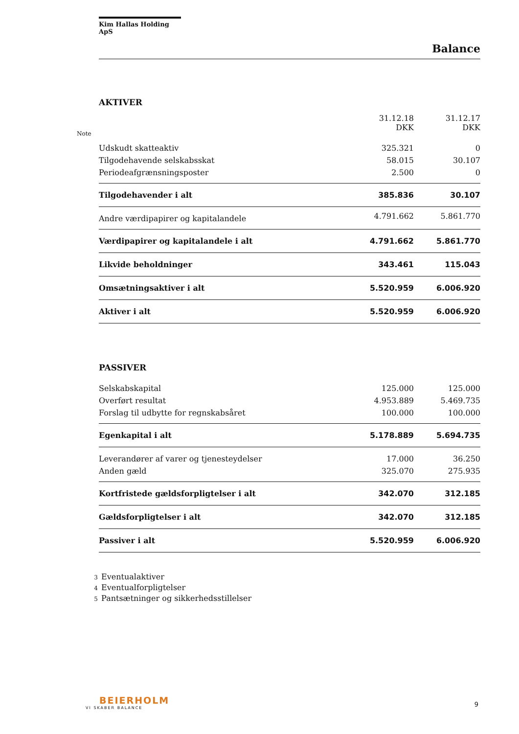Kim Hallas Holding ApS
Balance
AKTIVER
| Note | 31.12.18 DKK | 31.12.17 DKK |
| --- | --- | --- |
| Udskudt skatteaktiv | 325.321 | 0 |
| Tilgodehavende selskabsskat | 58.015 | 30.107 |
| Periodeafgrænsningsposter | 2.500 | 0 |
| Tilgodehavender i alt | 385.836 | 30.107 |
| Andre værdipapirer og kapitalandele | 4.791.662 | 5.861.770 |
| Værdipapirer og kapitalandele i alt | 4.791.662 | 5.861.770 |
| Likvide beholdninger | 343.461 | 115.043 |
| Omsætningsaktiver i alt | 5.520.959 | 6.006.920 |
| Aktiver i alt | 5.520.959 | 6.006.920 |
PASSIVER
| Selskabskapital | 125.000 | 125.000 |
| Overført resultat | 4.953.889 | 5.469.735 |
| Forslag til udbytte for regnskabsåret | 100.000 | 100.000 |
| Egenkapital i alt | 5.178.889 | 5.694.735 |
| Leverandører af varer og tjenesteydelser | 17.000 | 36.250 |
| Anden gæld | 325.070 | 275.935 |
| Kortfristede gældsforpligtelser i alt | 342.070 | 312.185 |
| Gældsforpligtelser i alt | 342.070 | 312.185 |
| Passiver i alt | 5.520.959 | 6.006.920 |
3 Eventualaktiver
4 Eventualforpligtelser
5 Pantsætninger og sikkerhedsstillelser
BEIERHOLM
VI SKABER BALANCE
9